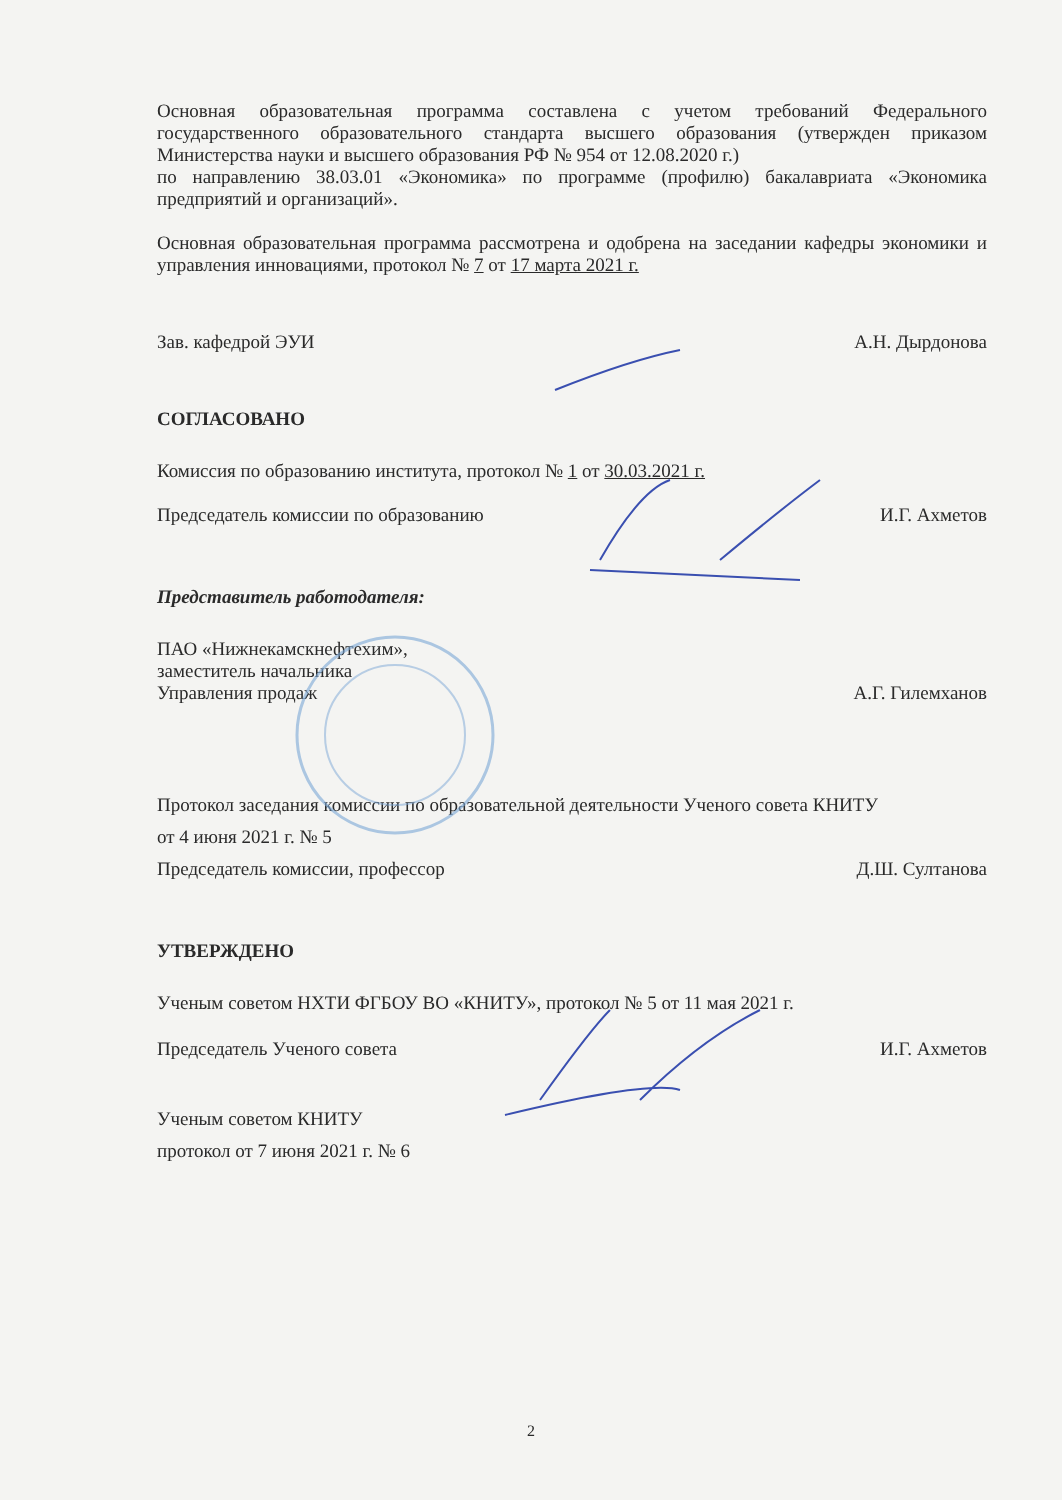Основная образовательная программа составлена с учетом требований Федерального государственного образовательного стандарта высшего образования (утвержден приказом Министерства науки и высшего образования РФ № 954 от 12.08.2020 г.)
по направлению 38.03.01 «Экономика» по программе (профилю) бакалавриата «Экономика предприятий и организаций».
Основная образовательная программа рассмотрена и одобрена на заседании кафедры экономики и управления инновациями, протокол № 7 от 17 марта 2021 г.
Зав. кафедрой ЭУИ А.Н. Дырдонова
СОГЛАСОВАНО
Комиссия по образованию института, протокол № 1 от 30.03.2021 г.
Председатель комиссии по образованию И.Г. Ахметов
Представитель работодателя:
ПАО «Нижнекамскнефтехим»,
заместитель начальника
Управления продаж А.Г. Гилемханов
Протокол заседания комиссии по образовательной деятельности Ученого совета КНИТУ
от 4 июня 2021 г. № 5
Председатель комиссии, профессор Д.Ш. Султанова
УТВЕРЖДЕНО
Ученым советом НХТИ ФГБОУ ВО «КНИТУ», протокол № 5 от 11 мая 2021 г.
Председатель Ученого совета И.Г. Ахметов
Ученым советом КНИТУ
протокол от 7 июня 2021 г. № 6
2